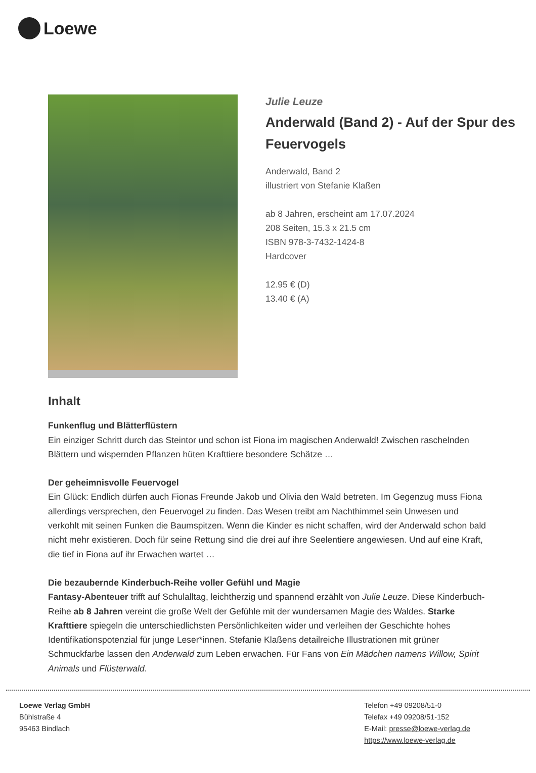Loewe
Julie Leuze
Anderwald (Band 2) - Auf der Spur des Feuervogels
Anderwald, Band 2
illustriert von Stefanie Klaßen
ab 8 Jahren, erscheint am 17.07.2024
208 Seiten, 15.3 x 21.5 cm
ISBN 978-3-7432-1424-8
Hardcover
12.95 € (D)
13.40 € (A)
Inhalt
Funkenflug und Blätterflüstern
Ein einziger Schritt durch das Steintor und schon ist Fiona im magischen Anderwald! Zwischen raschelnden Blättern und wispernden Pflanzen hüten Krafttiere besondere Schätze …
Der geheimnisvolle Feuervogel
Ein Glück: Endlich dürfen auch Fionas Freunde Jakob und Olivia den Wald betreten. Im Gegenzug muss Fiona allerdings versprechen, den Feuervogel zu finden. Das Wesen treibt am Nachthimmel sein Unwesen und verkohlt mit seinen Funken die Baumspitzen. Wenn die Kinder es nicht schaffen, wird der Anderwald schon bald nicht mehr existieren. Doch für seine Rettung sind die drei auf ihre Seelentiere angewiesen. Und auf eine Kraft, die tief in Fiona auf ihr Erwachen wartet …
Die bezaubernde Kinderbuch-Reihe voller Gefühl und Magie
Fantasy-Abenteuer trifft auf Schulalltag, leichtherzig und spannend erzählt von Julie Leuze. Diese Kinderbuch-Reihe ab 8 Jahren vereint die große Welt der Gefühle mit der wundersamen Magie des Waldes. Starke Krafttiere spiegeln die unterschiedlichsten Persönlichkeiten wider und verleihen der Geschichte hohes Identifikationspotenzial für junge Leser*innen. Stefanie Klaßens detailreiche Illustrationen mit grüner Schmuckfarbe lassen den Anderwald zum Leben erwachen. Für Fans von Ein Mädchen namens Willow, Spirit Animals und Flüsterwald.
Loewe Verlag GmbH
Bühlstraße 4
95463 Bindlach
Telefon +49 09208/51-0
Telefax +49 09208/51-152
E-Mail: presse@loewe-verlag.de
https://www.loewe-verlag.de